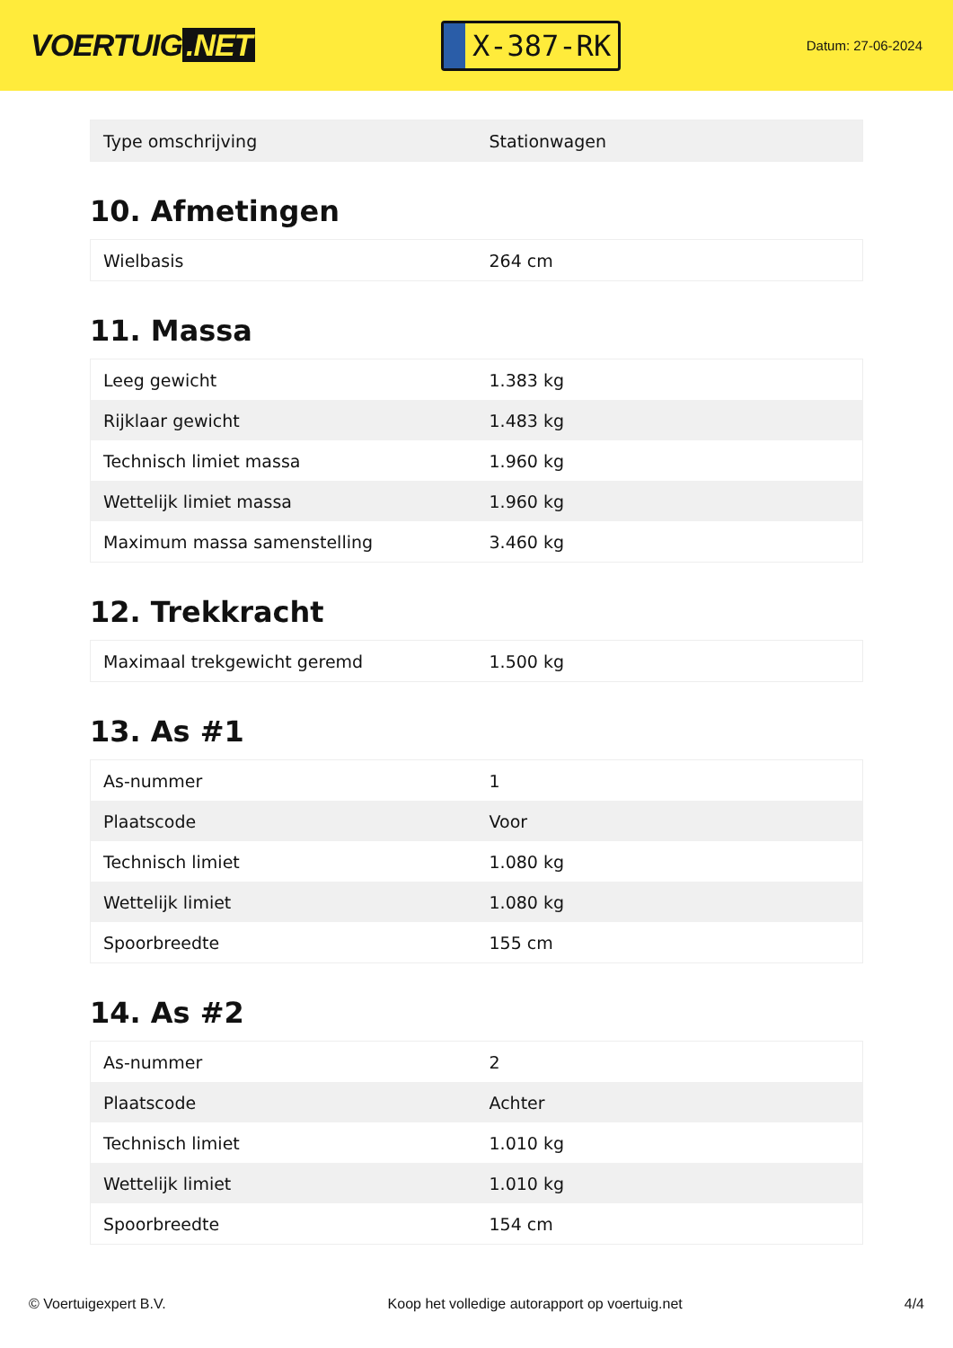VOERTUIG.NET
X-387-RK
Datum: 27-06-2024
| Type omschrijving | Stationwagen |
10. Afmetingen
| Wielbasis | 264 cm |
11. Massa
| Leeg gewicht | 1.383 kg |
| Rijklaar gewicht | 1.483 kg |
| Technisch limiet massa | 1.960 kg |
| Wettelijk limiet massa | 1.960 kg |
| Maximum massa samenstelling | 3.460 kg |
12. Trekkracht
| Maximaal trekgewicht geremd | 1.500 kg |
13. As #1
| As-nummer | 1 |
| Plaatscode | Voor |
| Technisch limiet | 1.080 kg |
| Wettelijk limiet | 1.080 kg |
| Spoorbreedte | 155 cm |
14. As #2
| As-nummer | 2 |
| Plaatscode | Achter |
| Technisch limiet | 1.010 kg |
| Wettelijk limiet | 1.010 kg |
| Spoorbreedte | 154 cm |
© Voertuigexpert B.V. Koop het volledige autorapport op voertuig.net 4/4